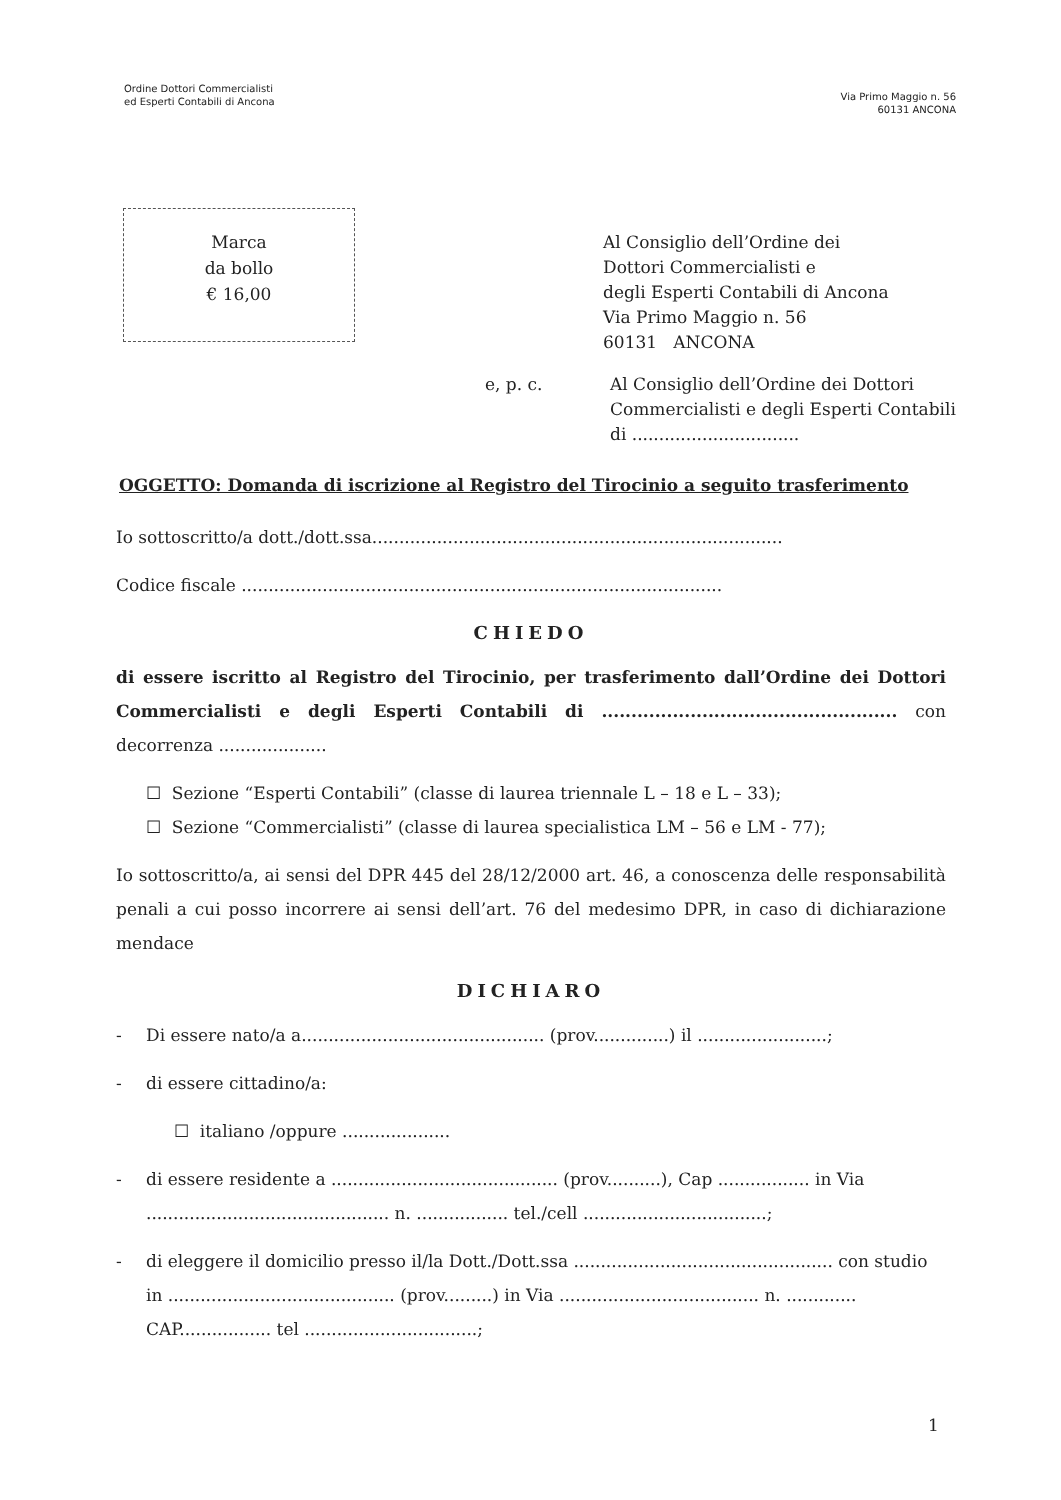Ordine Dottori Commercialisti
ed Esperti Contabili di Ancona
Via Primo Maggio n. 56
60131 ANCONA
Marca
da bollo
€ 16,00
Al Consiglio dell’Ordine dei
Dottori Commercialisti e
degli Esperti Contabili di Ancona
Via Primo Maggio n. 56
60131 ANCONA
e, p. c. Al Consiglio dell’Ordine dei Dottori
Commercialisti e degli Esperti Contabili
di ...............................
OGGETTO: Domanda di iscrizione al Registro del Tirocinio a seguito trasferimento
Io sottoscritto/a dott./dott.ssa............................................................................
Codice fiscale .........................................................................................
CHIEDO
di essere iscritto al Registro del Tirocinio, per trasferimento dall’Ordine dei Dottori Commercialisti e degli Esperti Contabili di .................................................. con decorrenza ....................
☐ Sezione “Esperti Contabili” (classe di laurea triennale L – 18 e L – 33);
☐ Sezione “Commercialisti” (classe di laurea specialistica LM – 56 e LM - 77);
Io sottoscritto/a, ai sensi del DPR 445 del 28/12/2000 art. 46, a conoscenza delle responsabilità penali a cui posso incorrere ai sensi dell’art. 76 del medesimo DPR, in caso di dichiarazione mendace
DICHIARO
- Di essere nato/a a............................................. (prov..............) il ........................;
- di essere cittadino/a:
☐ italiano /oppure ....................
- di essere residente a .......................................... (prov..........), Cap ................. in Via ............................................. n. ................. tel./cell ..................................;
- di eleggere il domicilio presso il/la Dott./Dott.ssa ................................................ con studio in .......................................... (prov.........) in Via ..................................... n. ............. CAP................. tel ................................;
1